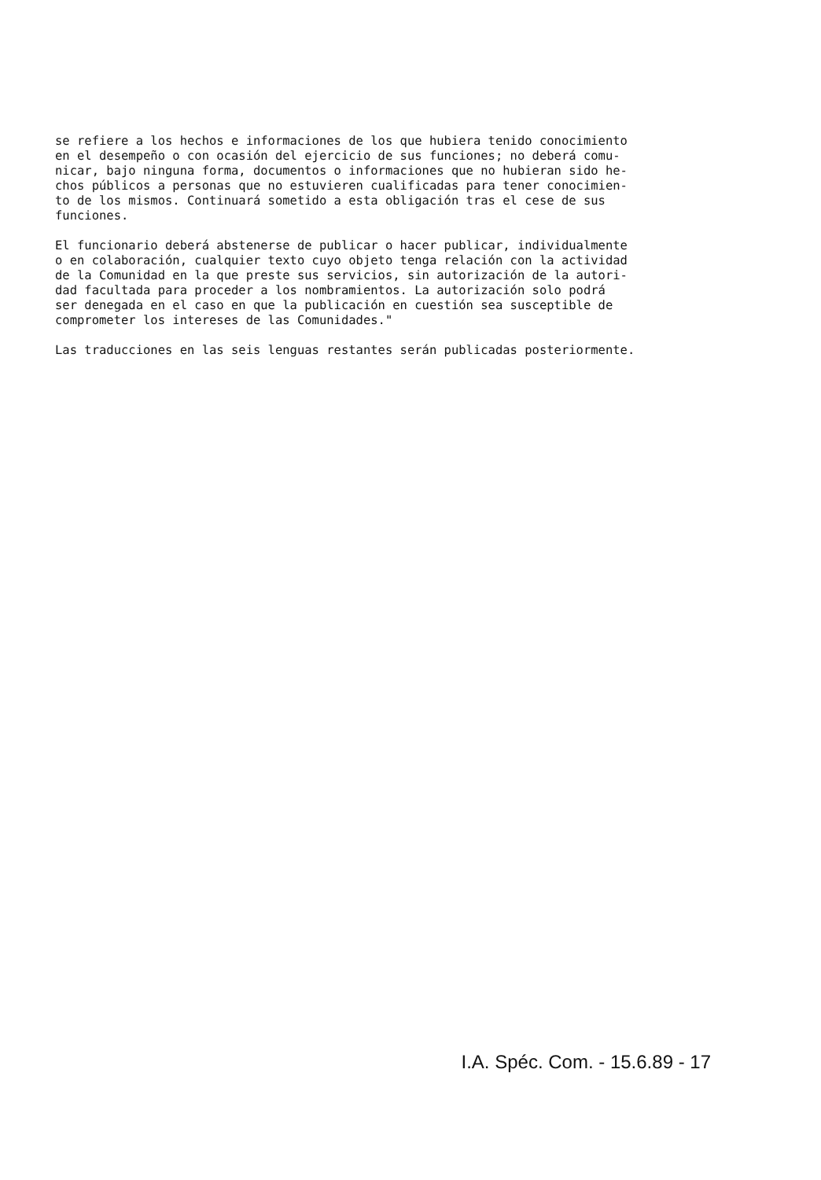se refiere a los hechos e informaciones de los que hubiera tenido conocimiento en el desempeño o con ocasión del ejercicio de sus funciones; no deberá comu- nicar, bajo ninguna forma, documentos o informaciones que no hubieran sido he- chos públicos a personas que no estuvieren cualificadas para tener conocimien- to de los mismos. Continuará sometido a esta obligación tras el cese de sus funciones.
El funcionario deberá abstenerse de publicar o hacer publicar, individualmente o en colaboración, cualquier texto cuyo objeto tenga relación con la actividad de la Comunidad en la que preste sus servicios, sin autorización de la autori- dad facultada para proceder a los nombramientos. La autorización solo podrá ser denegada en el caso en que la publicación en cuestión sea susceptible de comprometer los intereses de las Comunidades."
Las traducciones en las seis lenguas restantes serán publicadas posteriormente.
I.A. Spéc. Com. - 15.6.89 - 17